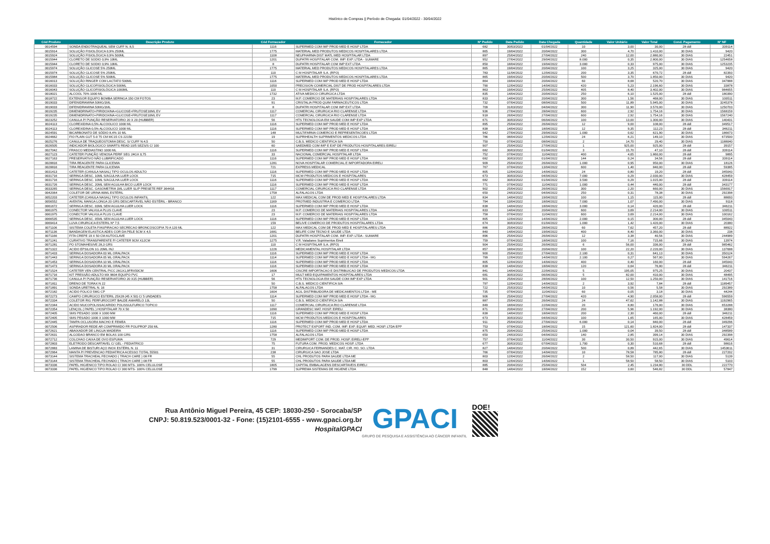Histórico de Compras || Período de Chegada: 01/04/2022 - 30/04/2022
| Cód Produto | Descrição Produto | Cód Fornecedor | Fornecedor | Nº Pedido | Data Pedido | Data Chegada | Quantidade | Valor Unitário | Valor Total | Cond. Pagamento | Nº NF |
| --- | --- | --- | --- | --- | --- | --- | --- | --- | --- | --- | --- |
| 0014594 | SONDA ENDOTRAQUEAL SEM CUFF N. 8,5 | 1116 | SUPERMED COM IMP PROD MED E HOSP LTDA | 682 | 30/03/2022 | 01/04/2022 | 10 | 3,00 | 30,00 | 28 ddl | 339114 |
| 0015914 | SOLUÇÃO FISIOLÓGICA 0,9% 250ML | 1775 | MATERIAL MED PRODUTOS MEDICOS HOSPITALARES LTDA | 865 | 19/04/2022 | 20/04/2022 | 300 | 4,70 | 1.410,00 | 30 DIAS | 9420 |
| 0015924 | SOLUÇÃO FISIOLÓGICA 0,9% 500ML | 1108 | NEUPHARMA DIST MATL MED HOSPITALAR LTDA | 897 | 25/04/2022 | 27/04/2022 | 240 | 12,00 | 2.880,00 | 30 DIAS | 22451 |
| 0015944 | CLORETO DE SODIO 0,9% 10ML | 1201 | DUPATRI HOSPITALAR COM. IMP. EXP. LTDA - SUMARE | 952 | 27/04/2022 | 29/04/2022 | 8.000 | 0,35 | 2.800,00 | 30 DIAS | 1254658 |
| 0015944 | CLORETO DE SODIO 0,9% 10ML | 8 | DUPATRI HOSPITALAR COM IMP EXT LTDA | 850 | 18/04/2022 | 19/04/2022 | 3.000 | 0,33 | 975,00 | 30 DIAS | 1253235 |
| 0015974 | SOLUÇÃO GLICOSE 5% 250ML | 1775 | MATERIAL MED PRODUTOS MEDICOS HOSPITALARES LTDA | 865 | 19/04/2022 | 20/04/2022 | 100 | 3,25 | 325,00 | 30 DIAS | 9420 |
| 0015974 | SOLUÇÃO GLICOSE 5% 250ML | 110 | C M HOSPITALAR S.A. (RPO) | 783 | 11/04/2022 | 12/04/2022 | 200 | 3,35 | 670,72 | 28 ddl | 82393 |
| 0015984 | SOLUÇÃO GLICOSE 5% 500ML | 1775 | MATERIAL MED PRODUTOS MEDICOS HOSPITALARES LTDA | 865 | 19/04/2022 | 20/04/2022 | 500 | 3,70 | 1.850,00 | 30 DIAS | 9420 |
| 0016013 | SOLUÇÃO RINGER COM LACTATO 500ML | 1116 | SUPERMED COM IMP PROD MED E HOSP LTDA | 864 | 19/04/2022 | 20/04/2022 | 60 | 8,68 | 520,70 | 30 DIAS | 347888 |
| 0016033 | SOLUÇÃO GLICOFISIOLÓGICA 500ML | 1050 | PRECISION COMERCIAL DIST DE PROD HOSPITALARES LTDA | 790 | 12/04/2022 | 14/04/2022 | 420 | 5,23 | 2.196,60 | 30 DIAS | 33878 |
| 0016043 | SOLUÇÃO GLICOFISIOLÓGICA 1000ML | 110 | C M HOSPITALAR S.A. (RPO) | 863 | 19/04/2022 | 25/04/2022 | 405 | 8,40 | 3.402,00 | 30 DIAS | 984655 |
| 0018021 | ALCOOL 70% 1000 ML | 1732 | ATIVA MEDICO CIRURGICA LTDA | 835 | 14/04/2022 | 20/04/2022 | 250 | 6,10 | 1.525,00 | 28 ddl | 180390 |
| 0018722 | EXTENSOR EQUIPO BOMBA SERINGA 150 CM FOTOS | 23 | M.P. COMERCIO DE MATERIAIS HOSPITALARES LTDA | 833 | 14/04/2022 | 20/04/2022 | 300 | 1,56 | 468,00 | 30 DIAS | 100511 |
| 0019033 | DIFENIDRAMINA 50MG/1ML | 91 | CRISTALIA PROD QUIM FARMACEUTICOS LTDA | 732 | 07/04/2022 | 08/04/2022 | 500 | 11,89 | 5.945,00 | 30 DIAS | 3245378 |
| 0019033 | DIFENIDRAMINA 50MG/1ML | 8 | DUPATRI HOSPITALAR COM IMP EXT LTDA | 709 | 31/03/2022 | 04/04/2022 | 300 | 11,90 | 3.570,00 | 30 DIAS | 1250703 |
| 0019235 | DIMENIDRINATO+PIRIDOXINA+GLICOSE+FRUTOSE10ML EV | 1117 | COMERCIAL CIRURGICA RIO CLARENSE LTDA | 936 | 27/04/2022 | 28/04/2022 | 600 | 2,92 | 1.754,16 | 30 DIAS | 1568159 |
| 0019235 | DIMENIDRINATO+PIRIDOXINA+GLICOSE+FRUTOSE10ML EV | 1117 | COMERCIAL CIRURGICA RIO CLARENSE LTDA | 918 | 26/04/2022 | 27/04/2022 | 600 | 2,92 | 1.754,16 | 30 DIAS | 1567240 |
| 0023252 | CANULA P/ PUNÇÃO RESERVATORIO 20 X 20 (HUBBER) | 56 | HTS TECNOLOGIA EM SAUDE COM IMP EXP LTDA | 671 | 30/03/2022 | 06/04/2022 | 100 | 13,00 | 1.300,00 | 30 DIAS | 140431 |
| 0024113 | CLOREXIDINA 0,5% ALCOOLICO 1000 ML | 1116 | SUPERMED COM IMP PROD MED E HOSP LTDA | 895 | 25/04/2022 | 26/04/2022 | 12 | 9,00 | 108,00 | 28 ddl | 349517 |
| 0024113 | CLOREXIDINA 0,5% ALCOOLICO 1000 ML | 1116 | SUPERMED COM IMP PROD MED E HOSP LTDA | 838 | 14/04/2022 | 18/04/2022 | 12 | 9,35 | 112,23 | 28 ddl | 346211 |
| 0024591 | BICARBONATO DE SÓDIO 8,4% 10 ML | 148 | MULTIFARMA COMERCIO E REPRESENTACOES LTDA | 942 | 27/04/2022 | 29/04/2022 | 1.000 | 0,62 | 621,90 | 30 DIAS | 186673 |
| 0024662 | FIO PLAIN GUT 5-0 75 CM MC15 CS 22150 | 19 | SUPRIHEALTH SUPRIMENTOS MEDICOS LTDA | 786 | 08/04/2022 | 12/04/2022 | 24 | 6,21 | 149,10 | 30 DIAS | 673500 |
| 0025276 | CANULA DE TRAQUEOSTOMIA DESC. S/ CUFF N.4,5 | 50 | C.B.S. MEDICO CIENTIFICA S/A | 750 | 07/04/2022 | 08/04/2022 | 2 | 14,70 | 29,40 | 30 DIAS | 1188040 |
| 0026505 | INDICADOR BIOLOGICO SMARTS READ 10/5 SEZS/S C/ 100 | 60 | SAEDMED COM IMP E EXP DE PRODUTOS HOSPITALARES EIRELI | 907 | 25/04/2022 | 27/04/2022 | 1 | 925,00 | 925,00 | 28 ddl | 39157 |
| 0027042 | FRASCO MEDIASTINO 1000 ML | 1116 | SUPERMED COM IMP PROD MED E HOSP LTDA | 682 | 30/03/2022 | 01/04/2022 | 3 | 15,70 | 47,10 | 28 ddl | 339114 |
| 0027123 | CATETER PUNÇÃO VENOSA PERIF SEG 24GX 0,75 | 33 | NACIONAL COMERCIAL HOSPITALAR LTDA | 752 | 07/04/2022 | 11/04/2022 | 400 | 4,65 | 1.860,00 | 28 ddl | 9895 |
| 0027163 | PRESERVATIVO NÃO LUBRIFICADO | 1116 | SUPERMED COM IMP PROD MED E HOSP LTDA | 682 | 30/03/2022 | 01/04/2022 | 144 | 0,24 | 34,56 | 28 ddl | 339114 |
| 0028816 | TIRA REAGENTE PARA GLICEMIA | 1281 | NOVA HOSPITALAR COMERCIAL E IMPORTADORA EIRELI | 909 | 25/04/2022 | 26/04/2022 | 1.000 | 0,95 | 950,00 | 30 DIAS | 18126 |
| 0028816 | TIRA REAGENTE PARA GLICEMIA | 721 | EXPRESS MEDICAL | 767 | 07/04/2022 | 13/04/2022 | 600 | 1,40 | 840,00 | 28 ddl | 59385 |
| 0031413 | CATETER (CANULA NASAL) TIPO OCULOS ADULTO | 1116 | SUPERMED COM IMP PROD MED E HOSP LTDA | 805 | 12/04/2022 | 14/04/2022 | 24 | 0,80 | 19,20 | 28 ddl | 345043 |
| 0031716 | SERINGA DESC. 10ML S/AGULHA LUER LOCK | 715 | MCW PRODUTOS MEDICOS E HOSPITALARES | 673 | 30/03/2022 | 04/04/2022 | 7.000 | 0,29 | 2.030,00 | 30 DIAS | 428459 |
| 0031716 | SERINGA DESC. 10ML S/AGULHA LUER LOCK | 1116 | SUPERMED COM IMP PROD MED E HOSP LTDA | 682 | 30/03/2022 | 01/04/2022 | 3.500 | 0,29 | 1.015,00 | 28 ddl | 339114 |
| 0031726 | SERINGA DESC. 20ML SEM AGULHA BICO LUER LOCK | 1116 | SUPERMED COM IMP PROD MED E HOSP LTDA | 771 | 07/04/2022 | 11/04/2022 | 1.000 | 0,44 | 440,00 | 28 ddl | 343177 |
| 0033265 | SERINGA DESC. GASOMETRIA 1ML LUER SLIP PRESETE REF 364416 | 1117 | COMERCIAL CIRURGICA RIO CLARENSE LTDA | 902 | 25/04/2022 | 26/04/2022 | 300 | 2,20 | 660,00 | 30 DIAS | 1566917 |
| 0042064 | COLETOR DE URINA 80ML ESTÉRIL | 1758 | ALFALAGOS LTDA | 650 | 24/03/2022 | 04/04/2022 | 250 | 0,31 | 78,38 | 30 DIAS | 292398 |
| 0052203 | CATETER (CANULA NASAL) TIPO OCULOS INFANTIL | 122 | MAX MEDICAL COM DE PROD MED E HOSPITALARES LTDA | 834 | 14/04/2022 | 19/04/2022 | 100 | 1,15 | 115,00 | 28 ddl | 88693 |
| 0056552 | AVENTAL MANGA LONGA 20 GRS DESCARTÁVEL NÃO ESTÉRIL - BRANCO | 1169 | PROTMED INDUSTRIA E COMERCIO LTDA | 794 | 13/04/2022 | 18/04/2022 | 7.000 | 1,07 | 7.490,00 | 30 DIAS | 9118 |
| 0061672 | SERINGA DESC. 03ML SEM AGULHA LUER LOCK | 1116 | SUPERMED COM IMP PROD MED E HOSP LTDA | 838 | 14/04/2022 | 18/04/2022 | 3.000 | 0,14 | 420,00 | 28 ddl | 346211 |
| 0061975 | CONECTOR VALVULA PLUS CLAVE | 23 | M.P. COMERCIO DE MATERIAIS HOSPITALARES LTDA | 833 | 14/04/2022 | 20/04/2022 | 600 | 3,69 | 2.214,00 | 30 DIAS | 100511 |
| 0061975 | CONECTOR VALVULA PLUS CLAVE | 23 | M.P. COMERCIO DE MATERIAIS HOSPITALARES LTDA | 758 | 07/04/2022 | 11/04/2022 | 600 | 3,69 | 2.214,00 | 30 DIAS | 100162 |
| 0066535 | SERINGA DESC. 05ML SEM AGULHA LUER LOCK | 1116 | SUPERMED COM IMP PROD MED E HOSP LTDA | 805 | 12/04/2022 | 14/04/2022 | 2.000 | 0,15 | 300,00 | 28 ddl | 345043 |
| 0069414 | LUVA CIRURGICA ESTERIL Nº 7,5 | 159 | BELIVE COMERCIO DE PRODUTOS HOSPITALARES LTDA | 674 | 30/03/2022 | 01/04/2022 | 1.000 | 1,42 | 1.420,00 | 30 DIAS | 20380 |
| 0071106 | SISTEMA COLETA P/ASPIRACAO SECRECAO BRONCOSCOPIA 70 A 120 ML | 122 | MAX MEDICAL COM DE PROD MED E HOSPITALARES LTDA | 886 | 25/04/2022 | 28/04/2022 | 60 | 7,62 | 457,20 | 28 ddl | 88922 |
| 0071136 | BANDAGEM ELASTICA ADES COR DA PELE 5CM X 4,5 | 1681 | BELIFE COM TECNO E SAUDE LTDA | 840 | 14/04/2022 | 19/04/2022 | 400 | 8,40 | 3.360,00 | 30 DIAS | 238 |
| 0071166 | FITA CREPE 19 X 50 CM AUTOCLAVE | 1201 | DUPATRI HOSPITALAR COM. IMP. EXP. LTDA - SUMARE | 896 | 25/04/2022 | 26/04/2022 | 12 | 3,38 | 40,56 | 30 DIAS | 244989 |
| 0071241 | CURATIVO TRANSPARENTE P/ CATETER 9CM X12CM | 1275 | V.R. Valadares Suprimentos Eireli | 759 | 07/04/2022 | 18/04/2022 | 100 | 7,16 | 715,66 | 30 DIAS | 13974 |
| 0071281 | PO STOMAHESIVE 28,3 GRS | 110 | C M HOSPITALAR S.A. (RPO) | 904 | 25/04/2022 | 26/04/2022 | 6 | 56,00 | 336,00 | 28 ddl | 985462 |
| 0071322 | ACIDO EPSILON 1G 20ML INJ | 1226 | MEDICAMENTAL HOSPITALAR LTDA | 857 | 18/04/2022 | 20/04/2022 | 100 | 22,20 | 2.220,00 | 30 DIAS | 137688 |
| 0071433 | SERINGA DOSADORA 03 ML ORALPACK | 1116 | SUPERMED COM IMP PROD MED E HOSP LTDA | 900 | 25/04/2022 | 27/04/2022 | 2.100 | 0,31 | 641,13 | 30 DIAS | 350124 |
| 0071443 | SERINGA DOSADORA 05 ML ORALPACK | 1114 | SUPERMED COM IMP PROD MED E HOSP LTDA - MG | 799 | 12/04/2022 | 14/04/2022 | 2.100 | 0,27 | 567,00 | 30 DIAS | 594267 |
| 0071453 | SERINGA DOSADORA 10 ML ORALPACK | 1116 | SUPERMED COM IMP PROD MED E HOSP LTDA | 805 | 12/04/2022 | 14/04/2022 | 400 | 0,40 | 160,00 | 28 ddl | 345043 |
| 0071473 | SERINGA DOSADORA 20 ML ORALPACK | 1116 | SUPERMED COM IMP PROD MED E HOSP LTDA | 838 | 14/04/2022 | 18/04/2022 | 120 | 0,64 | 76,80 | 28 ddl | 346211 |
| 0071524 | CATETER VEN CENTRAL PICC 26GX1,9FRX50CM | 1606 | CISCRE IMPORTACAO E DISTRIBUICAO DE PRODUTOS MEDICOS LTDA | 841 | 14/04/2022 | 22/04/2022 | 5 | 195,05 | 975,25 | 30 DIAS | 20437 |
| 0071716 | KIT PRESSÃO ADULTO MX 9604 EQUIPO PVC | 17 | MULT MED EQUIPAMENTOS HOSPITALARES LTDA | 681 | 30/03/2022 | 06/04/2022 | 5 | 82,00 | 410,00 | 30 DIAS | 48495 |
| 0071736 | CANULA P/ PUNÇÃO RESERVATORIO 20 X15 (HUBBER) | 56 | HTS TECNOLOGIA EM SAUDE COM IMP EXP LTDA | 901 | 25/04/2022 | 28/04/2022 | 100 | 12,50 | 1.250,00 | 30 DIAS | 141716 |
| 0071811 | DRENO DE TORAX N 22 | 50 | C.B.S. MEDICO CIENTIFICA S/A | 797 | 12/04/2022 | 14/04/2022 | 2 | 3,92 | 7,84 | 28 ddl | 1189457 |
| 0071891 | SONDA URETRAL N. 16 | 1758 | ALFALAGOS LTDA | 722 | 25/03/2022 | 04/04/2022 | 10 | 0,56 | 5,58 | 30 DIAS | 292389 |
| 0072182 | ACIDO FOLICO 5MG CP | 1604 | AGIL DISTRIBUIDORA DE MEDICAMENTOS LTDA - ME | 735 | 07/04/2022 | 11/04/2022 | 60 | 0,05 | 3,18 | 30 DIAS | 44244 |
| 0072273 | CAMPO CIRURGICO ESTERIL 25X28 (45 X 50) C/ 5 UNDADES | 1114 | SUPERMED COM IMP PROD MED E HOSP LTDA - MG | 906 | 25/04/2022 | 27/04/2022 | 420 | 4,90 | 2.058,00 | 28 ddl | 596559 |
| 0072334 | COLETOR RIG PERFUROCORT BALDE AMARELO 13L | 50 | C.B.S. MEDICO CIENTIFICA S/A | 887 | 25/04/2022 | 26/04/2022 | 24 | 47,62 | 1.142,88 | 30 DIAS | 1192965 |
| 0072344 | ACIDO MUCOPOLISSACARIDO POLISSULFURICO TOPICO | 1117 | COMERCIAL CIRURGICA RIO CLARENSE LTDA | 849 | 18/04/2022 | 22/04/2022 | 20 | 8,80 | 176,00 | 30 DIAS | 653288 |
| 0072354 | LENÇOL ( PAPEL ) HOSPITALAR 70 X 50 | 1090 | GRANDESC MAT. HOSP. EIRELI | 871 | 20/04/2022 | 27/04/2022 | 200 | 5,96 | 1.192,00 | 30 DIAS | 38380 |
| 0072405 | SMS PESADO 1000 X 1000 MM | 1116 | SUPERMED COM IMP PROD MED E HOSP LTDA | 838 | 14/04/2022 | 18/04/2022 | 200 | 2,30 | 460,00 | 28 ddl | 346211 |
| 0072405 | SMS PESADO 1000 X 1000 MM | 715 | MCW PRODUTOS MEDICOS E HOSPITALARES | 673 | 30/03/2022 | 04/04/2022 | 100 | 1,65 | 165,00 | 30 DIAS | 428459 |
| 0072445 | TAMPA OCLUSORA MACHO E FEMEA | 1116 | SUPERMED COM IMP PROD MED E HOSP LTDA | 911 | 25/04/2022 | 27/04/2022 | 6.000 | 0,14 | 840,00 | 28 ddl | 349296 |
| 0072506 | ASPIRADOR REDE AR COMPRIMIDO FR POLIPROP 250 ML | 1280 | PROTECT EXPORT IND. COM. IMP. EXP. EQUIP. MED. HOSP. LTDA EPP | 753 | 07/04/2022 | 18/04/2022 | 15 | 121,60 | 1.824,00 | 28 ddl | 147337 |
| 0072621 | ABAIXADOR DE LINGUA MADEIRA | 1116 | SUPERMED COM IMP PROD MED E HOSP LTDA | 875 | 20/04/2022 | 25/04/2022 | 1.000 | 0,04 | 39,50 | 28 ddl | 348589 |
| 0072631 | ALGODAO BRANCO EM BOLAS 100 GRS | 1758 | ALFALAGOS LTDA | 650 | 24/03/2022 | 04/04/2022 | 140 | 2,85 | 399,14 | 30 DIAS | 292398 |
| 0072712 | COLCHAO CAIXA DE OVO ESPUMA | 729 | MEDIMPORT COM. DE PROD. HOSP. EIRELI-EPP | 757 | 07/04/2022 | 11/04/2022 | 30 | 30,50 | 915,00 | 30 DIAS | 49614 |
| 0072803 | ELETRODO DESCARTAVEL C/ GEL - PEDIATRICO | 75 | FUTURA COM. PROD. MEDICOS HOSP. LTDA | 677 | 30/03/2022 | 07/04/2022 | 1.700 | 0,30 | 510,68 | 28 ddl | 98616 |
| 0072883 | LAMINA DE BISTURI AÇO INOX ESTÉRIL N. 11 | 31 | CIRURGICA FERNANDES C. MAT. CIR. HO. SO. LTDA | 827 | 14/04/2022 | 20/04/2022 | 500 | 0,89 | 442,65 | 30 DIAS | 1453611 |
| 0072964 | MANTA P/ PREVENCAO PEDIATRICA ACESSO TOTAL 55501 | 238 | CIRURGICA SAO JOSE LTDA | 766 | 07/04/2022 | 14/04/2022 | 10 | 78,58 | 785,80 | 28 ddl | 227202 |
| 0073144 | SISTEMA TRACHEAL FECHADO ( TRACH CARE ) 08 FR | 55 | CHL PRODUTOS PARA SAUDE LTDA ME | 803 | 12/04/2022 | 26/04/2022 | 2 | 58,50 | 117,00 | 30 DIAS | 5139 |
| 0073144 | SISTEMA TRACHEAL FECHADO ( TRACH CARE ) 08 FR | 55 | CHL PRODUTOS PARA SAUDE LTDA ME | 803 | 12/04/2022 | 14/04/2022 | 1 | 58,50 | 58,50 | 30 DIAS | 5103 |
| 0073336 | PAPEL HIGIENICO TIPO ROLAO C/ 300 MTS- 100% CELULOSE | 1805 | CAPITAL EMBALAGENS DESCARTAVEIS EIRELI | 885 | 20/04/2022 | 25/04/2022 | 504 | 2,45 | 1.234,80 | 30 DDL | 222770 |
| 0073336 | PAPEL HIGIENICO TIPO ROLAO C/ 300 MTS- 100% CELULOSE | 1799 | SUPREMA SISTEMAS DE HIGIENE LTDA | 848 | 14/04/2022 | 18/04/2022 | 152 | 3,60 | 546,82 | 30 DDL | 57847 |
Rua Antônio Miguel Pereira, 45 CEP: 18030-250 - Sorocaba/SP
CNPJ: 50.819.523/0001-32 - Fone: (15)2101-6555 - www.gpaci.org.br
HospitalGPACI
GPACI
GRUPO DE PESQUISA E ASSISTÊNCIA AO CÂNCER INFANTIL
DOE!